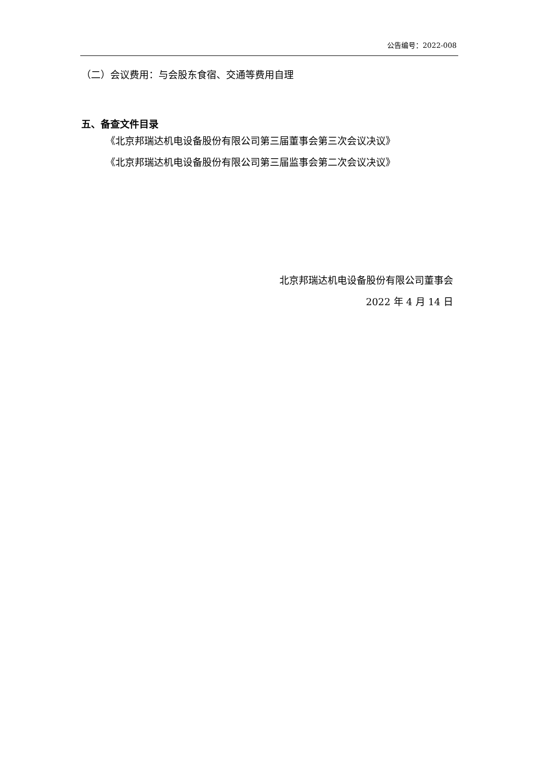公告编号：2022-008
（二）会议费用：与会股东食宿、交通等费用自理
五、备查文件目录
《北京邦瑞达机电设备股份有限公司第三届董事会第三次会议决议》
《北京邦瑞达机电设备股份有限公司第三届监事会第二次会议决议》
北京邦瑞达机电设备股份有限公司董事会
2022 年 4 月 14 日